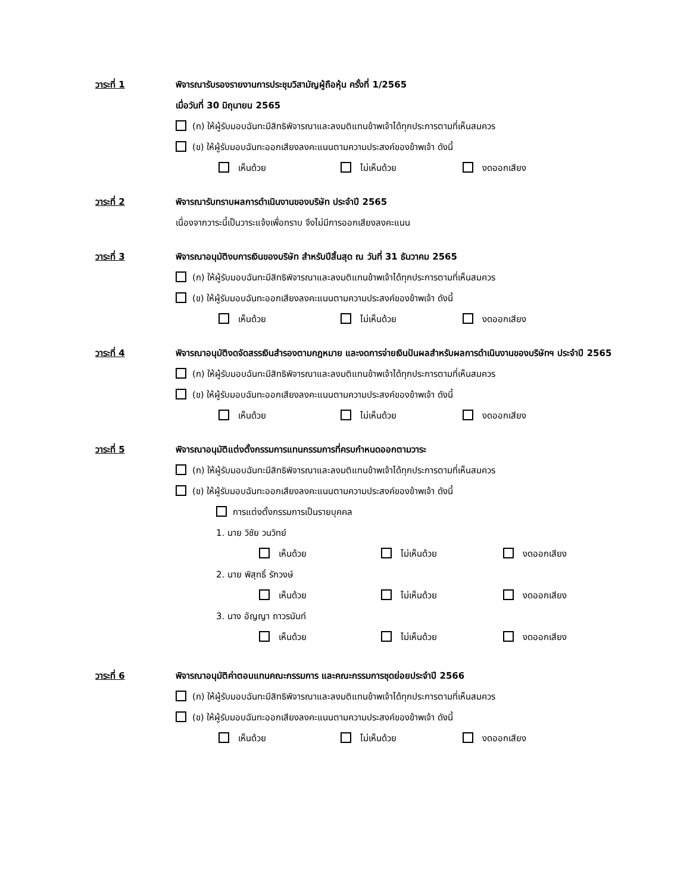วาระที่ 1 พิจารณารับรองรายงานการประชุมวิสามัญผู้ถือหุ้น ครั้งที่ 1/2565
เมื่อวันที่ 30 มิถุนายน 2565
(ก) ให้ผู้รับมอบฉันทะมีสิทธิพิจารณาและลงมติแทนข้าพเจ้าได้ทุกประการตามที่เห็นสมควร
(ข) ให้ผู้รับมอบฉันทะออกเสียงลงคะแนนตามความประสงค์ของข้าพเจ้า ดังนี้
เห็นด้วย ไม่เห็นด้วย งดออกเสียง
วาระที่ 2 พิจารณารับทราบผลการดำเนินงานของบริษัท ประจำปี 2565
เนื่องจากวาระนี้เป็นวาระแจ้งเพื่อทราบ จึงไม่มีการออกเสียงลงคะแนน
วาระที่ 3 พิจารณาอนุมัติงบการเงินของบริษัท สำหรับปีสิ้นสุด ณ วันที่ 31 ธันวาคม 2565
(ก) ให้ผู้รับมอบฉันทะมีสิทธิพิจารณาและลงมติแทนข้าพเจ้าได้ทุกประการตามที่เห็นสมควร
(ข) ให้ผู้รับมอบฉันทะออกเสียงลงคะแนนตามความประสงค์ของข้าพเจ้า ดังนี้
เห็นด้วย ไม่เห็นด้วย งดออกเสียง
วาระที่ 4 พิจารณาอนุมัติงดจัดสรรเงินสำรองตามกฎหมาย และงดการจ่ายเงินปันผลสำหรับผลการดำเนินงานของบริษัทฯ ประจำปี 2565
(ก) ให้ผู้รับมอบฉันทะมีสิทธิพิจารณาและลงมติแทนข้าพเจ้าได้ทุกประการตามที่เห็นสมควร
(ข) ให้ผู้รับมอบฉันทะออกเสียงลงคะแนนตามความประสงค์ของข้าพเจ้า ดังนี้
เห็นด้วย ไม่เห็นด้วย งดออกเสียง
วาระที่ 5 พิจารณาอนุมัติแต่งตั้งกรรมการแทนกรรมการที่ครบกำหนดออกตามวาระ
(ก) ให้ผู้รับมอบฉันทะมีสิทธิพิจารณาและลงมติแทนข้าพเจ้าได้ทุกประการตามที่เห็นสมควร
(ข) ให้ผู้รับมอบฉันทะออกเสียงลงคะแนนตามความประสงค์ของข้าพเจ้า ดังนี้
การแต่งตั้งกรรมการเป็นรายบุคคล
1. นาย วิชัย วนวิทย์
เห็นด้วย ไม่เห็นด้วย งดออกเสียง
2. นาย พิสุทธิ์ รักวงษ์
เห็นด้วย ไม่เห็นด้วย งดออกเสียง
3. นาง อัญญา ถาวรนันท์
เห็นด้วย ไม่เห็นด้วย งดออกเสียง
วาระที่ 6 พิจารณาอนุมัติค่าตอบแทนคณะกรรมการ และคณะกรรมการชุดย่อยประจำปี 2566
(ก) ให้ผู้รับมอบฉันทะมีสิทธิพิจารณาและลงมติแทนข้าพเจ้าได้ทุกประการตามที่เห็นสมควร
(ข) ให้ผู้รับมอบฉันทะออกเสียงลงคะแนนตามความประสงค์ของข้าพเจ้า ดังนี้
เห็นด้วย ไม่เห็นด้วย งดออกเสียง